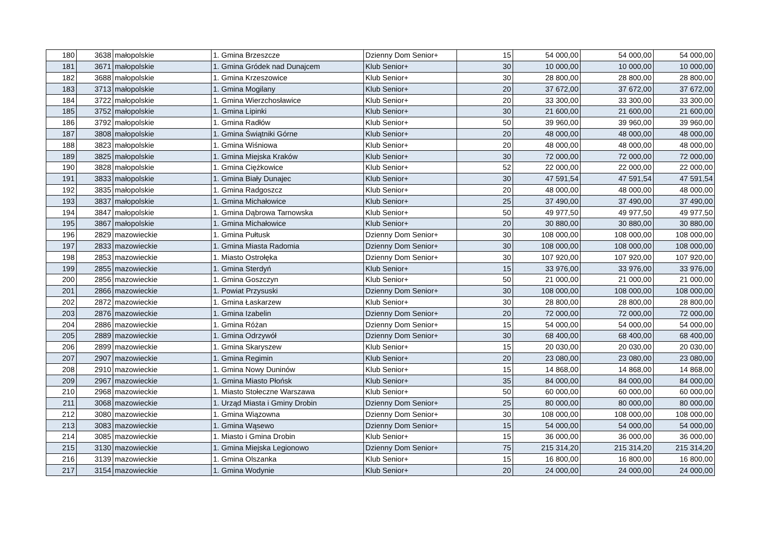| 180 | 3638 | małopolskie | 1. Gmina Brzeszcze | Dzienny Dom Senior+ | 15 | 54 000,00 | 54 000,00 | 54 000,00 |
| 181 | 3671 | małopolskie | 1. Gmina Gródek nad Dunajcem | Klub Senior+ | 30 | 10 000,00 | 10 000,00 | 10 000,00 |
| 182 | 3688 | małopolskie | 1. Gmina Krzeszowice | Klub Senior+ | 30 | 28 800,00 | 28 800,00 | 28 800,00 |
| 183 | 3713 | małopolskie | 1. Gmina Mogilany | Klub Senior+ | 20 | 37 672,00 | 37 672,00 | 37 672,00 |
| 184 | 3722 | małopolskie | 1. Gmina Wierzchosławice | Klub Senior+ | 20 | 33 300,00 | 33 300,00 | 33 300,00 |
| 185 | 3752 | małopolskie | 1. Gmina Lipinki | Klub Senior+ | 30 | 21 600,00 | 21 600,00 | 21 600,00 |
| 186 | 3792 | małopolskie | 1. Gmina Radłów | Klub Senior+ | 50 | 39 960,00 | 39 960,00 | 39 960,00 |
| 187 | 3808 | małopolskie | 1. Gmina Świątniki Górne | Klub Senior+ | 20 | 48 000,00 | 48 000,00 | 48 000,00 |
| 188 | 3823 | małopolskie | 1. Gmina Wiśniowa | Klub Senior+ | 20 | 48 000,00 | 48 000,00 | 48 000,00 |
| 189 | 3825 | małopolskie | 1. Gmina Miejska Kraków | Klub Senior+ | 30 | 72 000,00 | 72 000,00 | 72 000,00 |
| 190 | 3828 | małopolskie | 1. Gmina Ciężkowice | Klub Senior+ | 52 | 22 000,00 | 22 000,00 | 22 000,00 |
| 191 | 3833 | małopolskie | 1. Gmina Biały Dunajec | Klub Senior+ | 30 | 47 591,54 | 47 591,54 | 47 591,54 |
| 192 | 3835 | małopolskie | 1. Gmina Radgoszcz | Klub Senior+ | 20 | 48 000,00 | 48 000,00 | 48 000,00 |
| 193 | 3837 | małopolskie | 1. Gmina Michałowice | Klub Senior+ | 25 | 37 490,00 | 37 490,00 | 37 490,00 |
| 194 | 3847 | małopolskie | 1. Gmina Dąbrowa Tarnowska | Klub Senior+ | 50 | 49 977,50 | 49 977,50 | 49 977,50 |
| 195 | 3867 | małopolskie | 1. Gmina Michałowice | Klub Senior+ | 20 | 30 880,00 | 30 880,00 | 30 880,00 |
| 196 | 2829 | mazowieckie | 1. Gmina Pułtusk | Dzienny Dom Senior+ | 30 | 108 000,00 | 108 000,00 | 108 000,00 |
| 197 | 2833 | mazowieckie | 1. Gmina Miasta Radomia | Dzienny Dom Senior+ | 30 | 108 000,00 | 108 000,00 | 108 000,00 |
| 198 | 2853 | mazowieckie | 1. Miasto Ostrołęka | Dzienny Dom Senior+ | 30 | 107 920,00 | 107 920,00 | 107 920,00 |
| 199 | 2855 | mazowieckie | 1. Gmina Sterdyń | Klub Senior+ | 15 | 33 976,00 | 33 976,00 | 33 976,00 |
| 200 | 2856 | mazowieckie | 1. Gmina Goszczyn | Klub Senior+ | 50 | 21 000,00 | 21 000,00 | 21 000,00 |
| 201 | 2866 | mazowieckie | 1. Powiat Przysuski | Dzienny Dom Senior+ | 30 | 108 000,00 | 108 000,00 | 108 000,00 |
| 202 | 2872 | mazowieckie | 1. Gmina Łaskarzew | Klub Senior+ | 30 | 28 800,00 | 28 800,00 | 28 800,00 |
| 203 | 2876 | mazowieckie | 1. Gmina Izabelin | Dzienny Dom Senior+ | 20 | 72 000,00 | 72 000,00 | 72 000,00 |
| 204 | 2886 | mazowieckie | 1. Gmina Różan | Dzienny Dom Senior+ | 15 | 54 000,00 | 54 000,00 | 54 000,00 |
| 205 | 2889 | mazowieckie | 1. Gmina Odrzywół | Dzienny Dom Senior+ | 30 | 68 400,00 | 68 400,00 | 68 400,00 |
| 206 | 2899 | mazowieckie | 1. Gmina Skaryszew | Klub Senior+ | 15 | 20 030,00 | 20 030,00 | 20 030,00 |
| 207 | 2907 | mazowieckie | 1. Gmina Regimin | Klub Senior+ | 20 | 23 080,00 | 23 080,00 | 23 080,00 |
| 208 | 2910 | mazowieckie | 1. Gmina Nowy Duninów | Klub Senior+ | 15 | 14 868,00 | 14 868,00 | 14 868,00 |
| 209 | 2967 | mazowieckie | 1. Gmina Miasto Płońsk | Klub Senior+ | 35 | 84 000,00 | 84 000,00 | 84 000,00 |
| 210 | 2968 | mazowieckie | 1. Miasto Stołeczne Warszawa | Klub Senior+ | 50 | 60 000,00 | 60 000,00 | 60 000,00 |
| 211 | 3068 | mazowieckie | 1. Urząd Miasta i Gminy Drobin | Dzienny Dom Senior+ | 25 | 80 000,00 | 80 000,00 | 80 000,00 |
| 212 | 3080 | mazowieckie | 1. Gmina Wiązowna | Dzienny Dom Senior+ | 30 | 108 000,00 | 108 000,00 | 108 000,00 |
| 213 | 3083 | mazowieckie | 1. Gmina Wąsewo | Dzienny Dom Senior+ | 15 | 54 000,00 | 54 000,00 | 54 000,00 |
| 214 | 3085 | mazowieckie | 1. Miasto i Gmina Drobin | Klub Senior+ | 15 | 36 000,00 | 36 000,00 | 36 000,00 |
| 215 | 3130 | mazowieckie | 1. Gmina Miejska Legionowo | Dzienny Dom Senior+ | 75 | 215 314,20 | 215 314,20 | 215 314,20 |
| 216 | 3139 | mazowieckie | 1. Gmina Olszanka | Klub Senior+ | 15 | 16 800,00 | 16 800,00 | 16 800,00 |
| 217 | 3154 | mazowieckie | 1. Gmina Wodynie | Klub Senior+ | 20 | 24 000,00 | 24 000,00 | 24 000,00 |